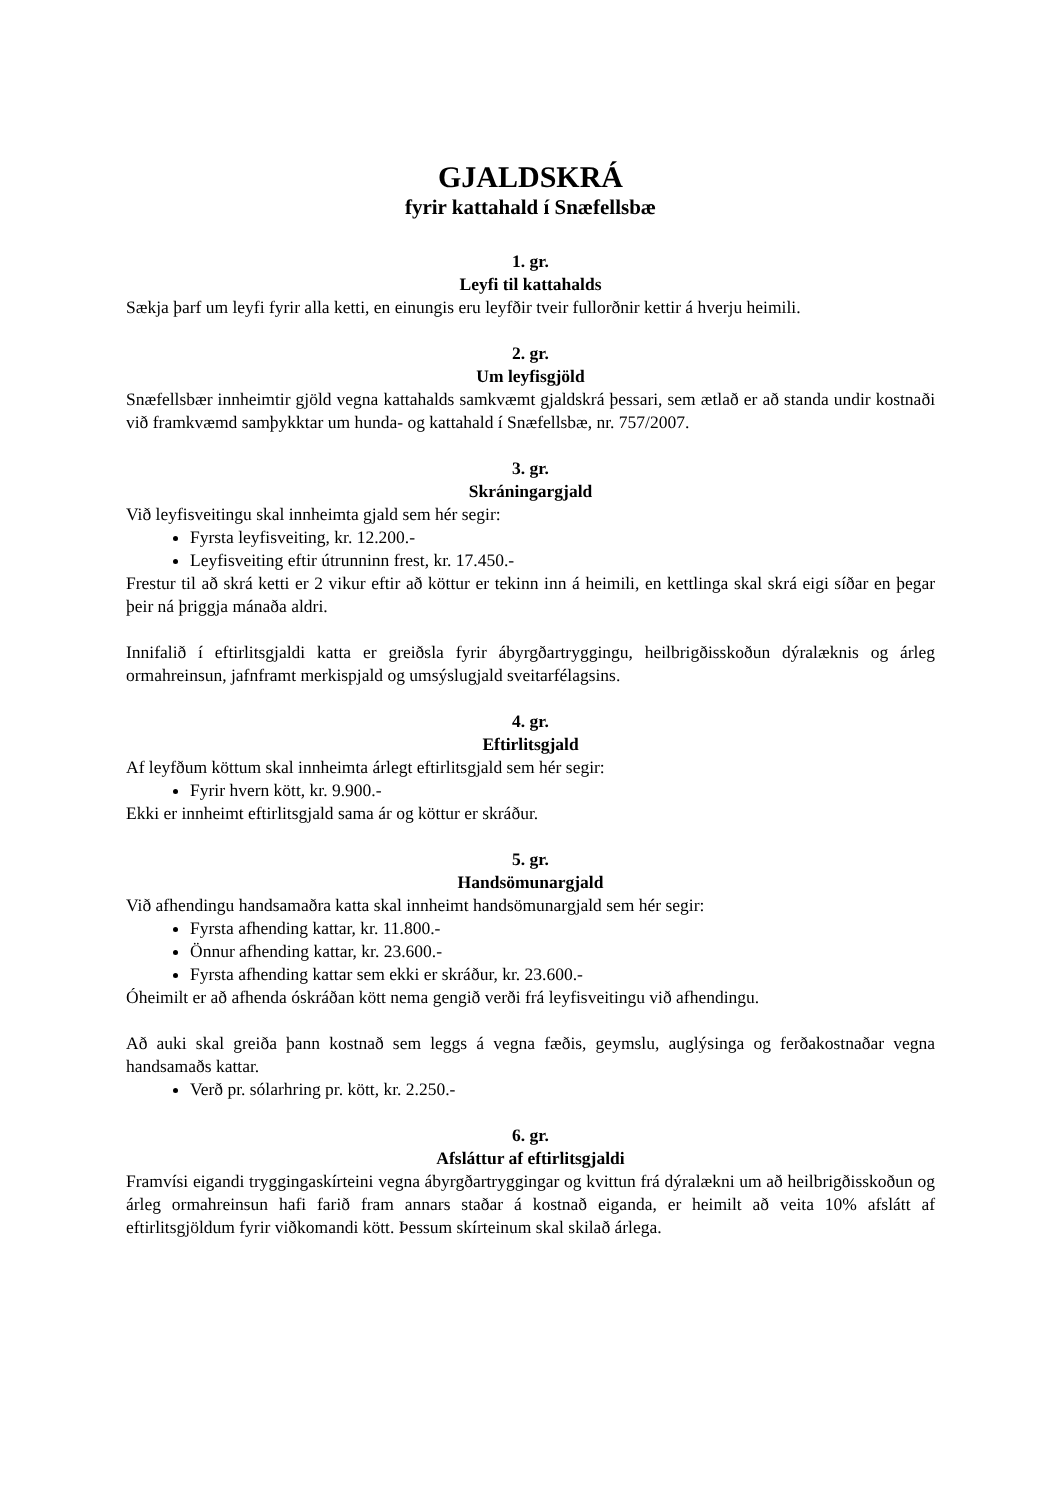GJALDSKRÁ
fyrir kattahald í Snæfellsbæ
1. gr.
Leyfi til kattahalds
Sækja þarf um leyfi fyrir alla ketti, en einungis eru leyfðir tveir fullorðnir kettir á hverju heimili.
2. gr.
Um leyfisgjöld
Snæfellsbær innheimtir gjöld vegna kattahalds samkvæmt gjaldskrá þessari, sem ætlað er að standa undir kostnaði við framkvæmd samþykktar um hunda- og kattahald í Snæfellsbæ, nr. 757/2007.
3. gr.
Skráningargjald
Við leyfisveitingu skal innheimta gjald sem hér segir:
Fyrsta leyfisveiting, kr. 12.200.-
Leyfisveiting eftir útrunninn frest, kr. 17.450.-
Frestur til að skrá ketti er 2 vikur eftir að köttur er tekinn inn á heimili, en kettlinga skal skrá eigi síðar en þegar þeir ná þriggja mánaða aldri.
Innifalið í eftirlitsgjaldi katta er greiðsla fyrir ábyrgðartryggingu, heilbrigðisskoðun dýralæknis og árleg ormahreinsun, jafnframt merkispjald og umsýslugjald sveitarfélagsins.
4. gr.
Eftirlitsgjald
Af leyfðum köttum skal innheimta árlegt eftirlitsgjald sem hér segir:
Fyrir hvern kött, kr. 9.900.-
Ekki er innheimt eftirlitsgjald sama ár og köttur er skráður.
5. gr.
Handsömunargjald
Við afhendingu handsamaðra katta skal innheimt handsömunargjald sem hér segir:
Fyrsta afhending kattar, kr. 11.800.-
Önnur afhending kattar, kr. 23.600.-
Fyrsta afhending kattar sem ekki er skráður, kr. 23.600.-
Óheimilt er að afhenda óskráðan kött nema gengið verði frá leyfisveitingu við afhendingu.
Að auki skal greiða þann kostnað sem leggs á vegna fæðis, geymslu, auglýsinga og ferðakostnaðar vegna handsamaðs kattar.
Verð pr. sólarhring pr. kött, kr. 2.250.-
6. gr.
Afsláttur af eftirlitsgjaldi
Framvísi eigandi tryggingaskírteini vegna ábyrgðartryggingar og kvittun frá dýralækni um að heilbrigðisskoðun og árleg ormahreinsun hafi farið fram annars staðar á kostnað eiganda, er heimilt að veita 10% afslátt af eftirlitsgjöldum fyrir viðkomandi kött. Þessum skírteinum skal skilað árlega.